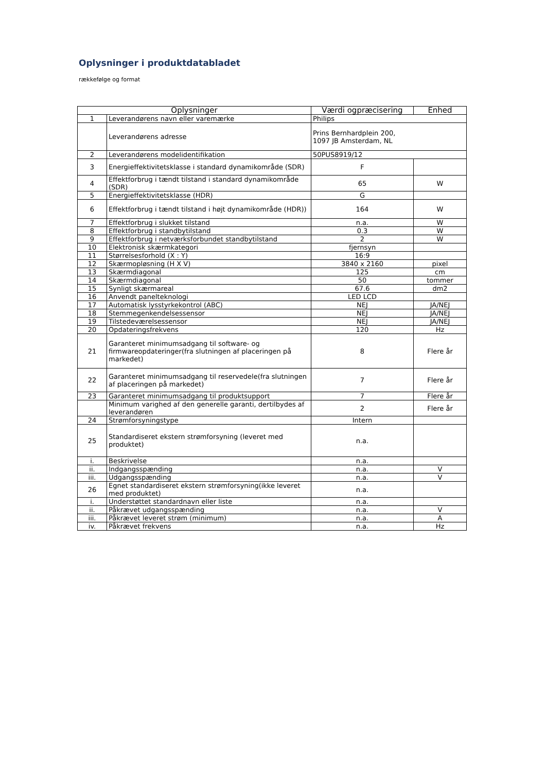Oplysninger i produktdatabladet
rækkefølge og format
| Oplysninger | | Værdi ogpræcisering | Enhed |
| --- | --- | --- | --- |
| 1 | Leverandørens navn eller varemærke | Philips | |
| | Leverandørens adresse | Prins Bernhardplein 200, 1097 JB Amsterdam, NL | |
| 2 | Leverandørens modelidentifikation | 50PUS8919/12 | |
| 3 | Energieffektivitetsklasse i standard dynamikområde (SDR) | F | |
| 4 | Effektforbrug i tændt tilstand i standard dynamikområde (SDR) | 65 | W |
| 5 | Energieffektivitetsklasse (HDR) | G | |
| 6 | Effektforbrug i tændt tilstand i højt dynamikområde (HDR)) | 164 | W |
| 7 | Effektforbrug i slukket tilstand | n.a. | W |
| 8 | Effektforbrug i standbytilstand | 0.3 | W |
| 9 | Effektforbrug i netværksforbundet standbytilstand | 2 | W |
| 10 | Elektronisk skærmkategori | fjernsyn | |
| 11 | Størrelsesforhold (X : Y) | 16:9 | |
| 12 | Skærmopløsning (H X V) | 3840 x 2160 | pixel |
| 13 | Skærmdiagonal | 125 | cm |
| 14 | Skærmdiagonal | 50 | tommer |
| 15 | Synligt skærmareal | 67.6 | dm2 |
| 16 | Anvendt panelteknologi | LED LCD | |
| 17 | Automatisk lysstyrkekontrol (ABC) | NEJ | JA/NEJ |
| 18 | Stemmegenkendelsessensor | NEJ | JA/NEJ |
| 19 | Tilstedeværelsessensor | NEJ | JA/NEJ |
| 20 | Opdateringsfrekvens | 120 | Hz |
| 21 | Garanteret minimumsadgang til software- og firmwareopdateringer(fra slutningen af placeringen på markedet) | 8 | Flere år |
| 22 | Garanteret minimumsadgang til reservedele(fra slutningen af placeringen på markedet) | 7 | Flere år |
| 23 | Garanteret minimumsadgang til produktsupport | 7 | Flere år |
| | Minimum varighed af den generelle garanti, dertilbydes af leverandøren | 2 | Flere år |
| 24 | Strømforsyningstype | Intern | |
| 25 | Standardiseret ekstern strømforsyning (leveret med produktet) | n.a. | |
| i. | Beskrivelse | n.a. | |
| ii. | Indgangsspænding | n.a. | V |
| iii. | Udgangsspænding | n.a. | V |
| 26 | Egnet standardiseret ekstern strømforsyning(ikke leveret med produktet) | n.a. | |
| i. | Understøttet standardnavn eller liste | n.a. | |
| ii. | Påkrævet udgangsspænding | n.a. | V |
| iii. | Påkrævet leveret strøm (minimum) | n.a. | A |
| iv. | Påkrævet frekvens | n.a. | Hz |